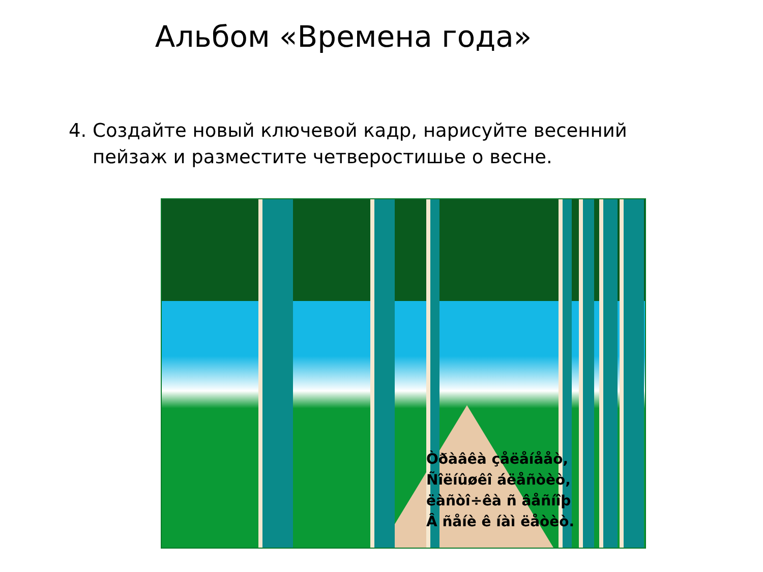Альбом «Времена года»
4. Создайте новый ключевой кадр, нарисуйте весенний
пейзаж и разместите четверостишье о весне.
Òðàâêà çåëåíååò,
Ñîëíûøêî áëåñòèò,
ëàñòî÷êà ñ âåñíîþ
Â ñåíè ê íàì ëåòèò.